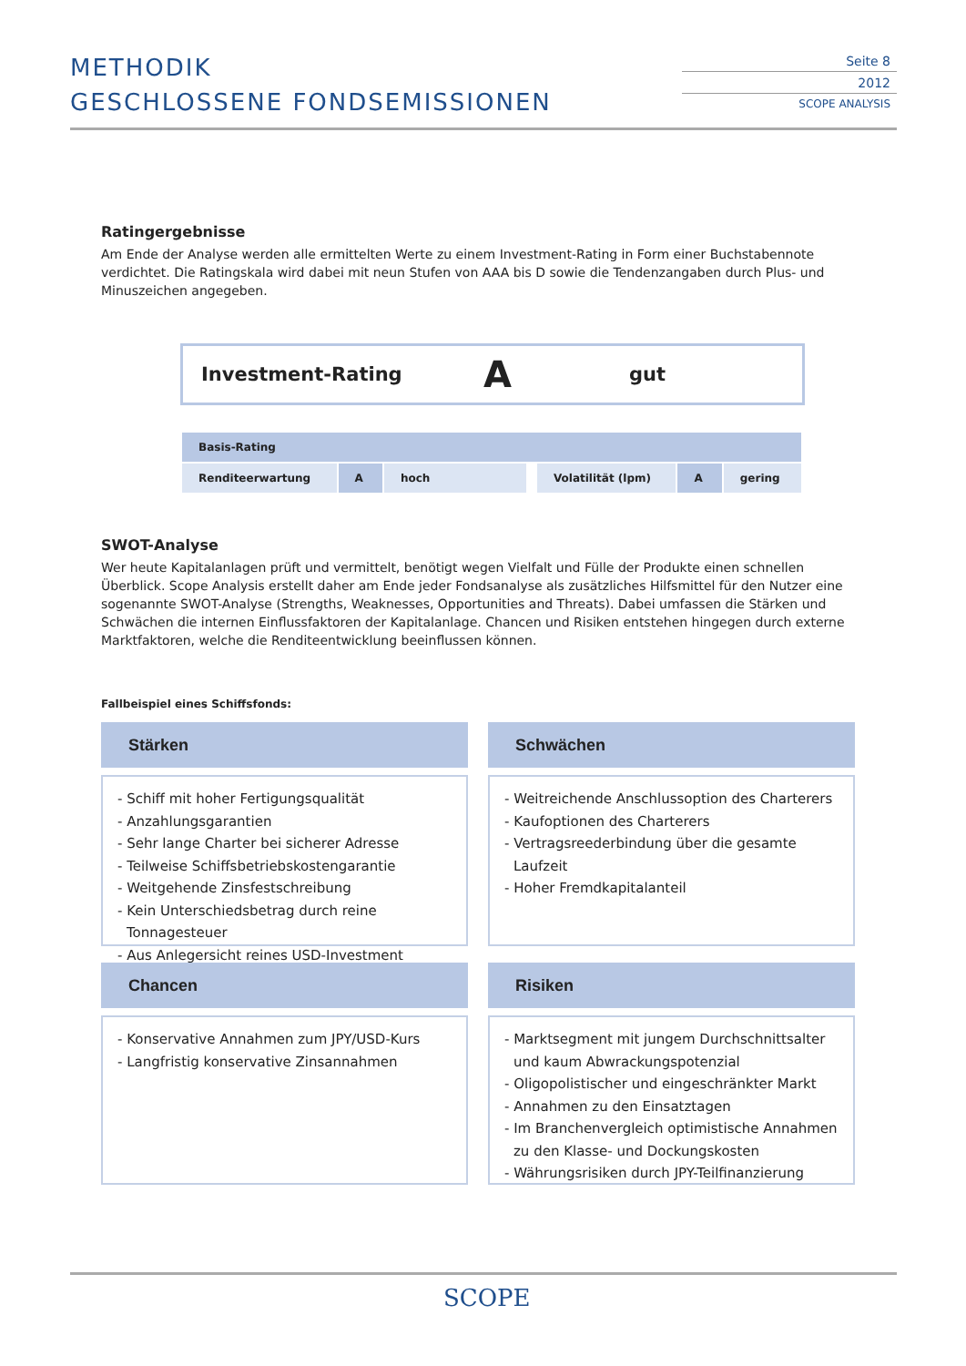METHODIK
GESCHLOSSENE FONDSEMISSIONEN
Seite 8
2012
SCOPE ANALYSIS
Ratingergebnisse
Am Ende der Analyse werden alle ermittelten Werte zu einem Investment-Rating in Form einer Buchstabennote verdichtet. Die Ratingskala wird dabei mit neun Stufen von AAA bis D sowie die Tendenzangaben durch Plus- und Minuszeichen angegeben.
Investment-Rating A gut
| Basis-Rating | | | | | | |
| Renditeerwartung | A | hoch | | Volatilität (lpm) | A | gering |
SWOT-Analyse
Wer heute Kapitalanlagen prüft und vermittelt, benötigt wegen Vielfalt und Fülle der Produkte einen schnellen Überblick. Scope Analysis erstellt daher am Ende jeder Fondsanalyse als zusätzliches Hilfsmittel für den Nutzer eine sogenannte SWOT-Analyse (Strengths, Weaknesses, Opportunities and Threats). Dabei umfassen die Stärken und Schwächen die internen Einflussfaktoren der Kapitalanlage. Chancen und Risiken entstehen hingegen durch externe Marktfaktoren, welche die Renditeentwicklung beeinflussen können.
Fallbeispiel eines Schiffsfonds:
Stärken
- Schiff mit hoher Fertigungsqualität
- Anzahlungsgarantien
- Sehr lange Charter bei sicherer Adresse
- Teilweise Schiffsbetriebskostengarantie
- Weitgehende Zinsfestschreibung
- Kein Unterschiedsbetrag durch reine Tonnagesteuer
- Aus Anlegersicht reines USD-Investment
Schwächen
- Weitreichende Anschlussoption des Charterers
- Kaufoptionen des Charterers
- Vertragsreederbindung über die gesamte Laufzeit
- Hoher Fremdkapitalanteil
Chancen
- Konservative Annahmen zum JPY/USD-Kurs
- Langfristig konservative Zinsannahmen
Risiken
- Marktsegment mit jungem Durchschnittsalter und kaum Abwrackungspotenzial
- Oligopolistischer und eingeschränkter Markt
- Annahmen zu den Einsatztagen
- Im Branchenvergleich optimistische Annahmen zu den Klasse- und Dockungskosten
- Währungsrisiken durch JPY-Teilfinanzierung
SCOPE